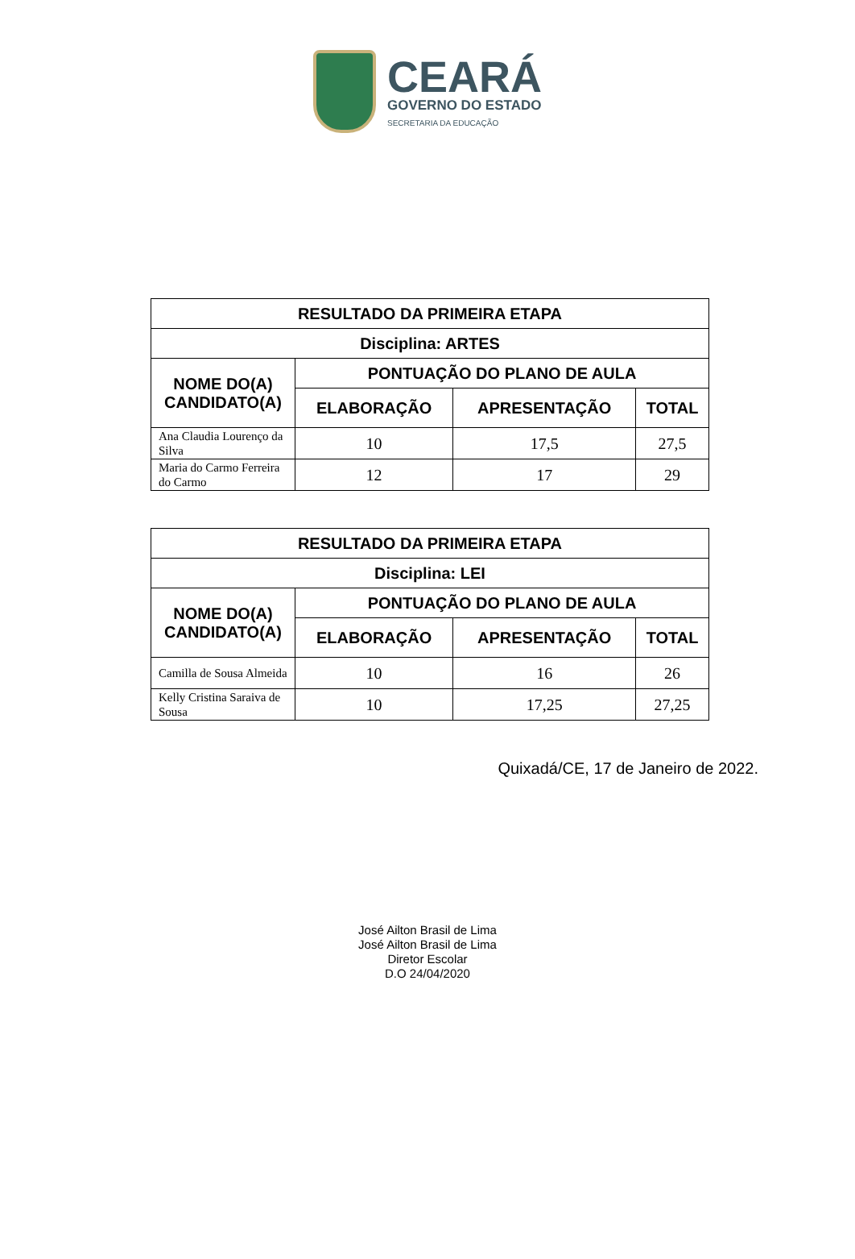CEARÁ
GOVERNO DO ESTADO
SECRETARIA DA EDUCAÇÃO
| RESULTADO DA PRIMEIRA ETAPA | | | |
| --- | --- | --- | --- |
| Disciplina: ARTES | | | |
| NOME DO(A) CANDIDATO(A) | PONTUAÇÃO DO PLANO DE AULA | | |
| | ELABORAÇÃO | APRESENTAÇÃO | TOTAL |
| Ana Claudia Lourenço da Silva | 10 | 17,5 | 27,5 |
| Maria do Carmo Ferreira do Carmo | 12 | 17 | 29 |
| RESULTADO DA PRIMEIRA ETAPA | | | |
| --- | --- | --- | --- |
| Disciplina: LEI | | | |
| NOME DO(A) CANDIDATO(A) | PONTUAÇÃO DO PLANO DE AULA | | |
| | ELABORAÇÃO | APRESENTAÇÃO | TOTAL |
| Camilla de Sousa Almeida | 10 | 16 | 26 |
| Kelly Cristina Saraiva de Sousa | 10 | 17,25 | 27,25 |
Quixadá/CE, 17 de Janeiro de 2022.
José Ailton Brasil de Lima
José Ailton Brasil de Lima
Diretor Escolar
D.O 24/04/2020